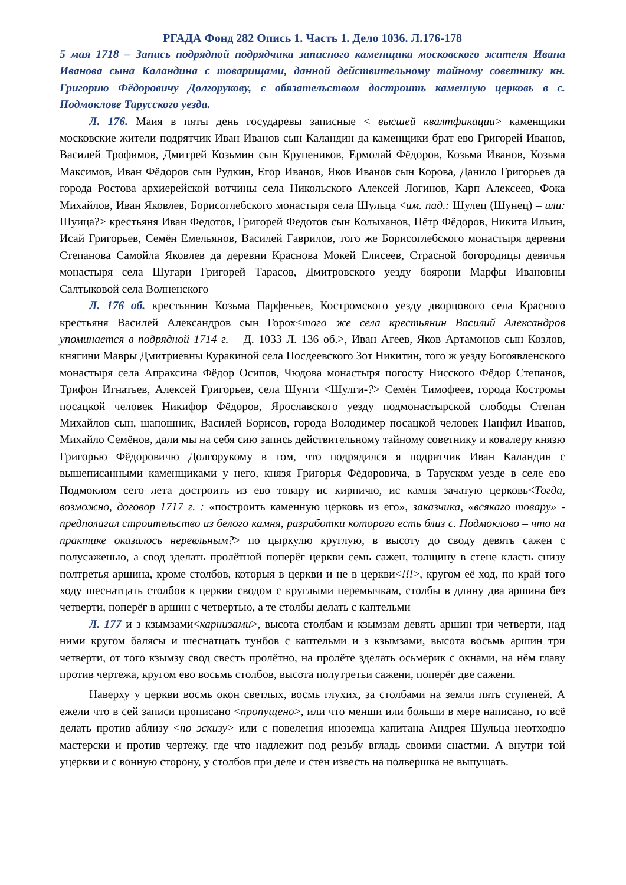РГАДА Фонд 282 Опись 1. Часть 1. Дело 1036. Л.176-178
5 мая 1718 – Запись подрядной подрядчика записного каменщика московского жителя Ивана Иванова сына Каландина с товарищами, данной действительному тайному советнику кн. Григорию Фёдоровичу Долгорукову, с обязательством достроить каменную церковь в с. Подмоклове Тарусского уезда.
Л. 176. Маия в пяты день государевы записные < высшей квалтфикации> каменщики московские жители подрятчик Иван Иванов сын Каландин да каменщики брат ево Григорей Иванов, Василей Трофимов, Дмитрей Козьмин сын Крупеников, Ермолай Фёдоров, Козьма Иванов, Козьма Максимов, Иван Фёдоров сын Рудкин, Егор Иванов, Яков Иванов сын Корова, Данило Григорьев да города Ростова архиерейской вотчины села Никольского Алексей Логинов, Карп Алексеев, Фока Михайлов, Иван Яковлев, Борисоглебского монастыря села Шульца <им. пад.: Шулец (Шунец) – или: Шуица?> крестьяня Иван Федотов, Григорей Федотов сын Колыханов, Пётр Фёдоров, Никита Ильин, Исай Григорьев, Семён Емельянов, Василей Гаврилов, того же Борисоглебского монастыря деревни Степанова Самойла Яковлев да деревни Краснова Мокей Елисеев, Страсной богородицы девичья монастыря села Шугари Григорей Тарасов, Дмитровского уезду боярони Марфы Ивановны Салтыковой села Волненского
Л. 176 об. крестьянин Козьма Парфеньев, Костромского уезду дворцового села Красного крестьяня Василей Александров сын Горох<того же села крестьянин Василий Александров упоминается в подрядной 1714 г. – Д. 1033 Л. 136 об.>, Иван Агеев, Яков Артамонов сын Козлов, княгини Мавры Дмитриевны Куракиной села Посдеевского Зот Никитин, того ж уезду Богоявленского монастыря села Апраксина Фёдор Осипов, Чюдова монастыря погосту Нисского Фёдор Степанов, Трифон Игнатьев, Алексей Григорьев, села Шунги <Шулги-?> Семён Тимофеев, города Костромы посацкой человек Никифор Фёдоров, Ярославского уезду подмонастырской слободы Степан Михайлов сын, шапошник, Василей Борисов, города Володимер посацкой человек Панфил Иванов, Михайло Семёнов, дали мы на себя сию запись действительному тайному советнику и ковалеру князю Григорью Фёдоровичю Долгорукому в том, что подрядился я подрятчик Иван Каландин с вышеписанными каменщиками у него, князя Григорья Фёдоровича, в Таруском уезде в селе ево Подмоклом сего лета достроить из ево товару ис кирпичю, ис камня зачатую церковь<Тогда, возможно, договор 1717 г. : «построить каменную церковь из его», заказчика, «всякаго товару» - предполагал строительство из белого камня, разработки которого есть близ с. Подмоклово – что на практике оказалось неревльным?> по цыркулю круглую, в высоту до своду девять сажен с полусаженью, а свод зделать пролётной поперёг церкви семь сажен, толщину в стене класть снизу полтретья аршина, кроме столбов, которыя в церкви и не в церкви<!!!>, кругом её ход, по край того ходу шеснатцать столбов к церкви сводом с круглыми перемычкам, столбы в длину два аршина без четверти, поперёг в аршин с четвертью, а те столбы делать с каптельми
Л. 177 и з кзымзами<карнизами>, высота столбам и кзымзам девять аршин три четверти, над ними кругом балясы и шеснатцать тунбов с каптельми и з кзымзами, высота восьмь аршин три четверти, от того кзымзу свод свесть пролётно, на пролёте зделать осьмерик с окнами, на нём главу против чертежа, кругом ево восьмь столбов, высота полутретьи сажени, поперёг две сажени.
Наверху у церкви восмь окон светлых, восмь глухих, за столбами на земли пять ступеней. А ежели что в сей записи прописано <пропущено>, или что менши или больши в мере написано, то всё делать против аблизу <по эскизу> или с повеления иноземца капитана Андрея Шульца неотходно мастерски и против чертежу, где что надлежит под резьбу вгладь своими снастми. А внутри той уцеркви и с вонную сторону, у столбов при деле и стен известь на полвершка не выпущать.